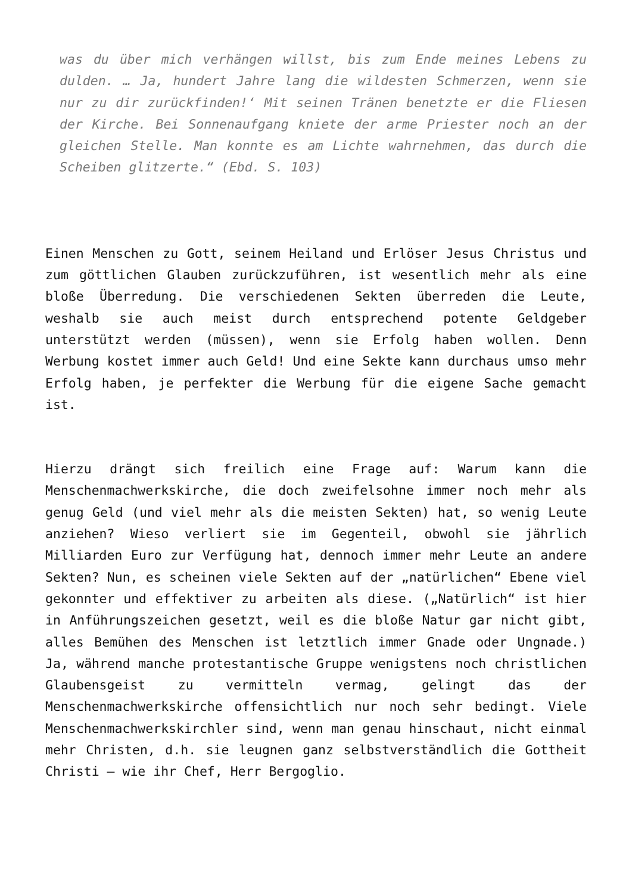was du über mich verhängen willst, bis zum Ende meines Lebens zu dulden. … Ja, hundert Jahre lang die wildesten Schmerzen, wenn sie nur zu dir zurückfinden!‘ Mit seinen Tränen benetzte er die Fliesen der Kirche. Bei Sonnenaufgang kniete der arme Priester noch an der gleichen Stelle. Man konnte es am Lichte wahrnehmen, das durch die Scheiben glitzerte.“ (Ebd. S. 103)
Einen Menschen zu Gott, seinem Heiland und Erlöser Jesus Christus und zum göttlichen Glauben zurückzuführen, ist wesentlich mehr als eine bloße Überredung. Die verschiedenen Sekten überreden die Leute, weshalb sie auch meist durch entsprechend potente Geldgeber unterstützt werden (müssen), wenn sie Erfolg haben wollen. Denn Werbung kostet immer auch Geld! Und eine Sekte kann durchaus umso mehr Erfolg haben, je perfekter die Werbung für die eigene Sache gemacht ist.
Hierzu drängt sich freilich eine Frage auf: Warum kann die Menschenmachwerkskirche, die doch zweifelsohne immer noch mehr als genug Geld (und viel mehr als die meisten Sekten) hat, so wenig Leute anziehen? Wieso verliert sie im Gegenteil, obwohl sie jährlich Milliarden Euro zur Verfügung hat, dennoch immer mehr Leute an andere Sekten? Nun, es scheinen viele Sekten auf der „natürlichen“ Ebene viel gekonnter und effektiver zu arbeiten als diese. („Natürlich“ ist hier in Anführungszeichen gesetzt, weil es die bloße Natur gar nicht gibt, alles Bemühen des Menschen ist letztlich immer Gnade oder Ungnade.) Ja, während manche protestantische Gruppe wenigstens noch christlichen Glaubensgeist zu vermitteln vermag, gelingt das der Menschenmachwerkskirche offensichtlich nur noch sehr bedingt. Viele Menschenmachwerkskirchler sind, wenn man genau hinschaut, nicht einmal mehr Christen, d.h. sie leugnen ganz selbstverständlich die Gottheit Christi – wie ihr Chef, Herr Bergoglio.